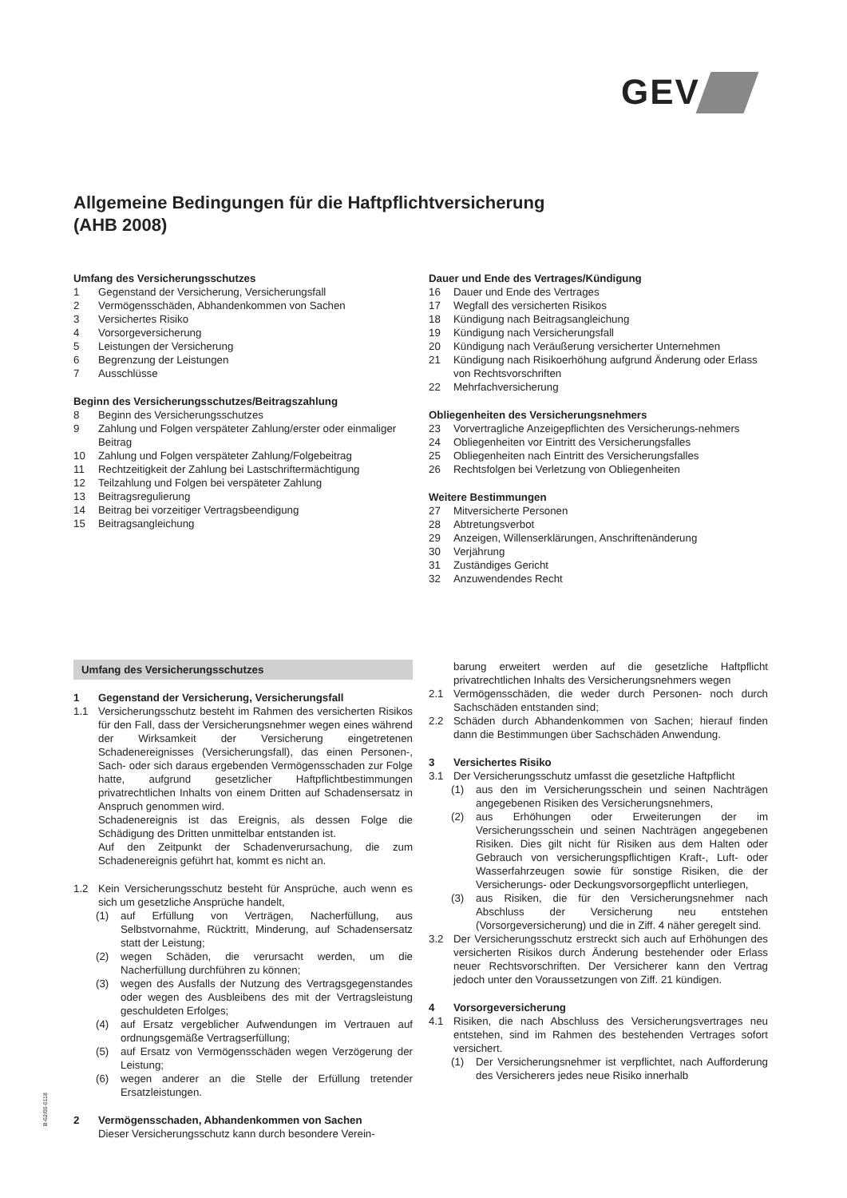GEV
Allgemeine Bedingungen für die Haftpflichtversicherung
(AHB 2008)
Umfang des Versicherungsschutzes
1 Gegenstand der Versicherung, Versicherungsfall
2 Vermögensschäden, Abhandenkommen von Sachen
3 Versichertes Risiko
4 Vorsorgeversicherung
5 Leistungen der Versicherung
6 Begrenzung der Leistungen
7 Ausschlüsse
Beginn des Versicherungsschutzes/Beitragszahlung
8 Beginn des Versicherungsschutzes
9 Zahlung und Folgen verspäteter Zahlung/erster oder einmaliger Beitrag
10 Zahlung und Folgen verspäteter Zahlung/Folgebeitrag
11 Rechtzeitigkeit der Zahlung bei Lastschriftermächtigung
12 Teilzahlung und Folgen bei verspäteter Zahlung
13 Beitragsregulierung
14 Beitrag bei vorzeitiger Vertragsbeendigung
15 Beitragsangleichung
Dauer und Ende des Vertrages/Kündigung
16 Dauer und Ende des Vertrages
17 Wegfall des versicherten Risikos
18 Kündigung nach Beitragsangleichung
19 Kündigung nach Versicherungsfall
20 Kündigung nach Veräußerung versicherter Unternehmen
21 Kündigung nach Risikoerhöhung aufgrund Änderung oder Erlass von Rechtsvorschriften
22 Mehrfachversicherung
Obliegenheiten des Versicherungsnehmers
23 Vorvertragliche Anzeigepflichten des Versicherungs-nehmers
24 Obliegenheiten vor Eintritt des Versicherungsfalles
25 Obliegenheiten nach Eintritt des Versicherungsfalles
26 Rechtsfolgen bei Verletzung von Obliegenheiten
Weitere Bestimmungen
27 Mitversicherte Personen
28 Abtretungsverbot
29 Anzeigen, Willenserklärungen, Anschriftenänderung
30 Verjährung
31 Zuständiges Gericht
32 Anzuwendendes Recht
Umfang des Versicherungsschutzes
1 Gegenstand der Versicherung, Versicherungsfall
1.1 Versicherungsschutz besteht im Rahmen des versicherten Risikos für den Fall, dass der Versicherungsnehmer wegen eines während der Wirksamkeit der Versicherung eingetretenen Schadenereignisses (Versicherungsfall), das einen Personen-, Sach- oder sich daraus ergebenden Vermögensschaden zur Folge hatte, aufgrund gesetzlicher Haftpflichtbestimmungen privatrechtlichen Inhalts von einem Dritten auf Schadensersatz in Anspruch genommen wird.
Schadenereignis ist das Ereignis, als dessen Folge die Schädigung des Dritten unmittelbar entstanden ist.
Auf den Zeitpunkt der Schadenverursachung, die zum Schadenereignis geführt hat, kommt es nicht an.
1.2 Kein Versicherungsschutz besteht für Ansprüche, auch wenn es sich um gesetzliche Ansprüche handelt,
(1) auf Erfüllung von Verträgen, Nacherfüllung, aus Selbstvornahme, Rücktritt, Minderung, auf Schadensersatz statt der Leistung;
(2) wegen Schäden, die verursacht werden, um die Nacherfüllung durchführen zu können;
(3) wegen des Ausfalls der Nutzung des Vertragsgegenstandes oder wegen des Ausbleibens des mit der Vertragsleistung geschuldeten Erfolges;
(4) auf Ersatz vergeblicher Aufwendungen im Vertrauen auf ordnungsgemäße Vertragserfüllung;
(5) auf Ersatz von Vermögensschäden wegen Verzögerung der Leistung;
(6) wegen anderer an die Stelle der Erfüllung tretender Ersatzleistungen.
2 Vermögensschaden, Abhandenkommen von Sachen
Dieser Versicherungsschutz kann durch besondere Verein-
barung erweitert werden auf die gesetzliche Haftpflicht privatrechtlichen Inhalts des Versicherungsnehmers wegen
2.1 Vermögensschäden, die weder durch Personen- noch durch Sachschäden entstanden sind;
2.2 Schäden durch Abhandenkommen von Sachen; hierauf finden dann die Bestimmungen über Sachschäden Anwendung.
3 Versichertes Risiko
3.1 Der Versicherungsschutz umfasst die gesetzliche Haftpflicht
(1) aus den im Versicherungsschein und seinen Nachträgen angegebenen Risiken des Versicherungsnehmers,
(2) aus Erhöhungen oder Erweiterungen der im Versicherungsschein und seinen Nachträgen angegebenen Risiken. Dies gilt nicht für Risiken aus dem Halten oder Gebrauch von versicherungspflichtigen Kraft-, Luft- oder Wasserfahrzeugen sowie für sonstige Risiken, die der Versicherungs- oder Deckungsvorsorgepflicht unterliegen,
(3) aus Risiken, die für den Versicherungsnehmer nach Abschluss der Versicherung neu entstehen (Vorsorgeversicherung) und die in Ziff. 4 näher geregelt sind.
3.2 Der Versicherungsschutz erstreckt sich auch auf Erhöhungen des versicherten Risikos durch Änderung bestehender oder Erlass neuer Rechtsvorschriften. Der Versicherer kann den Vertrag jedoch unter den Voraussetzungen von Ziff. 21 kündigen.
4 Vorsorgeversicherung
4.1 Risiken, die nach Abschluss des Versicherungsvertrages neu entstehen, sind im Rahmen des bestehenden Vertrages sofort versichert.
(1) Der Versicherungsnehmer ist verpflichtet, nach Aufforderung des Versicherers jedes neue Risiko innerhalb
B-62/00-0118